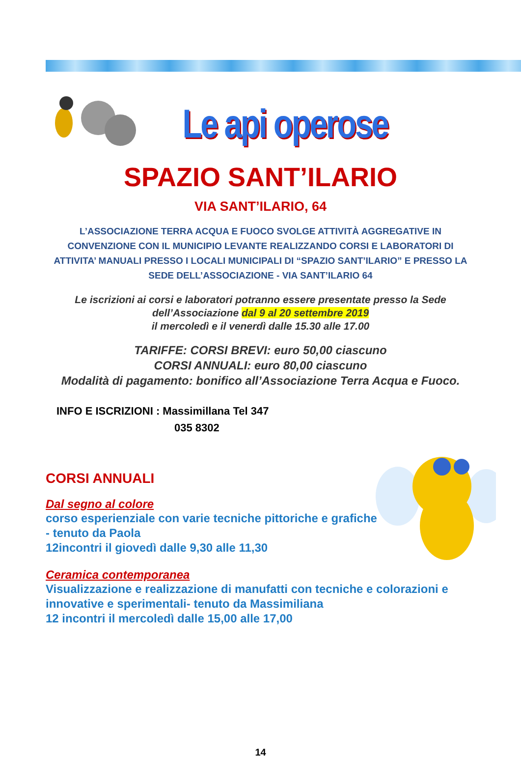Le api operose
SPAZIO SANT’ILARIO
VIA SANT’ILARIO, 64
L’ASSOCIAZIONE TERRA ACQUA E FUOCO SVOLGE ATTIVITÀ AGGREGATIVE IN CONVENZIONE CON IL MUNICIPIO LEVANTE REALIZZANDO CORSI E LABORATORI DI ATTIVITA’ MANUALI PRESSO I LOCALI MUNICIPALI DI “SPAZIO SANT’ILARIO” E PRESSO LA SEDE DELL’ASSOCIAZIONE - VIA SANT’ILARIO 64
Le iscrizioni ai corsi e laboratori potranno essere presentate presso la Sede dell’Associazione dal 9 al 20 settembre 2019
il mercoledì e il venerdì dalle 15.30 alle 17.00
TARIFFE: CORSI BREVI: euro 50,00 ciascuno
CORSI ANNUALI: euro 80,00 ciascuno
Modalità di pagamento: bonifico all’Associazione Terra Acqua e Fuoco.
INFO E ISCRIZIONI : Massimillana Tel 347
035 8302
CORSI ANNUALI
Dal segno al colore
corso esperienziale con varie tecniche pittoriche e grafiche
- tenuto da Paola
12incontri il giovedì dalle 9,30 alle 11,30
Ceramica contemporanea
Visualizzazione e realizzazione di manufatti con tecniche e colorazioni e innovative e sperimentali- tenuto da Massimiliana
12 incontri il mercoledì dalle 15,00 alle 17,00
14